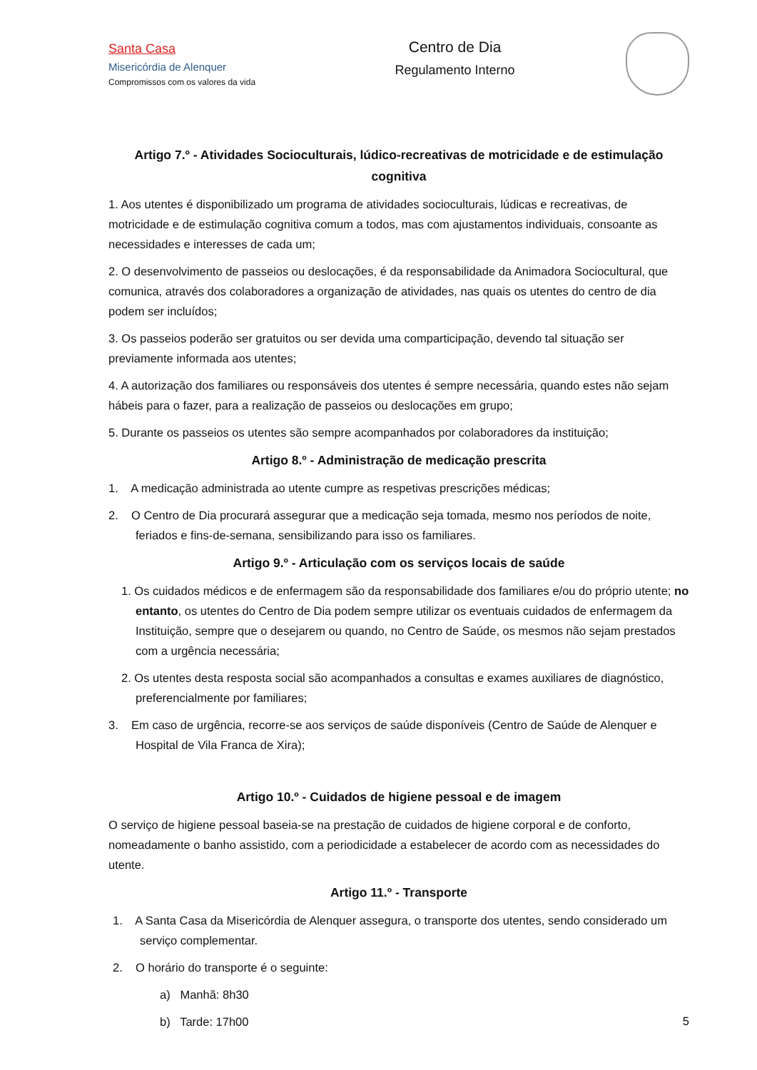Santa Casa
Misericórdia de Alenquer
Compromissos com os valores da vida
Centro de Dia
Regulamento Interno
Artigo 7.º - Atividades Socioculturais, lúdico-recreativas de motricidade e de estimulação cognitiva
1. Aos utentes é disponibilizado um programa de atividades socioculturais, lúdicas e recreativas, de motricidade e de estimulação cognitiva comum a todos, mas com ajustamentos individuais, consoante as necessidades e interesses de cada um;
2. O desenvolvimento de passeios ou deslocações, é da responsabilidade da Animadora Sociocultural, que comunica, através dos colaboradores a organização de atividades, nas quais os utentes do centro de dia podem ser incluídos;
3. Os passeios poderão ser gratuitos ou ser devida uma comparticipação, devendo tal situação ser previamente informada aos utentes;
4. A autorização dos familiares ou responsáveis dos utentes é sempre necessária, quando estes não sejam hábeis para o fazer, para a realização de passeios ou deslocações em grupo;
5. Durante os passeios os utentes são sempre acompanhados por colaboradores da instituição;
Artigo 8.º - Administração de medicação prescrita
1. A medicação administrada ao utente cumpre as respetivas prescrições médicas;
2. O Centro de Dia procurará assegurar que a medicação seja tomada, mesmo nos períodos de noite, feriados e fins-de-semana, sensibilizando para isso os familiares.
Artigo 9.º - Articulação com os serviços locais de saúde
1. Os cuidados médicos e de enfermagem são da responsabilidade dos familiares e/ou do próprio utente; no entanto, os utentes do Centro de Dia podem sempre utilizar os eventuais cuidados de enfermagem da Instituição, sempre que o desejarem ou quando, no Centro de Saúde, os mesmos não sejam prestados com a urgência necessária;
2. Os utentes desta resposta social são acompanhados a consultas e exames auxiliares de diagnóstico, preferencialmente por familiares;
3. Em caso de urgência, recorre-se aos serviços de saúde disponíveis (Centro de Saúde de Alenquer e Hospital de Vila Franca de Xira);
Artigo 10.º - Cuidados de higiene pessoal e de imagem
O serviço de higiene pessoal baseia-se na prestação de cuidados de higiene corporal e de conforto, nomeadamente o banho assistido, com a periodicidade a estabelecer de acordo com as necessidades do utente.
Artigo 11.º - Transporte
1. A Santa Casa da Misericórdia de Alenquer assegura, o transporte dos utentes, sendo considerado um serviço complementar.
2. O horário do transporte é o seguinte:
a) Manhã: 8h30
b) Tarde: 17h00
5